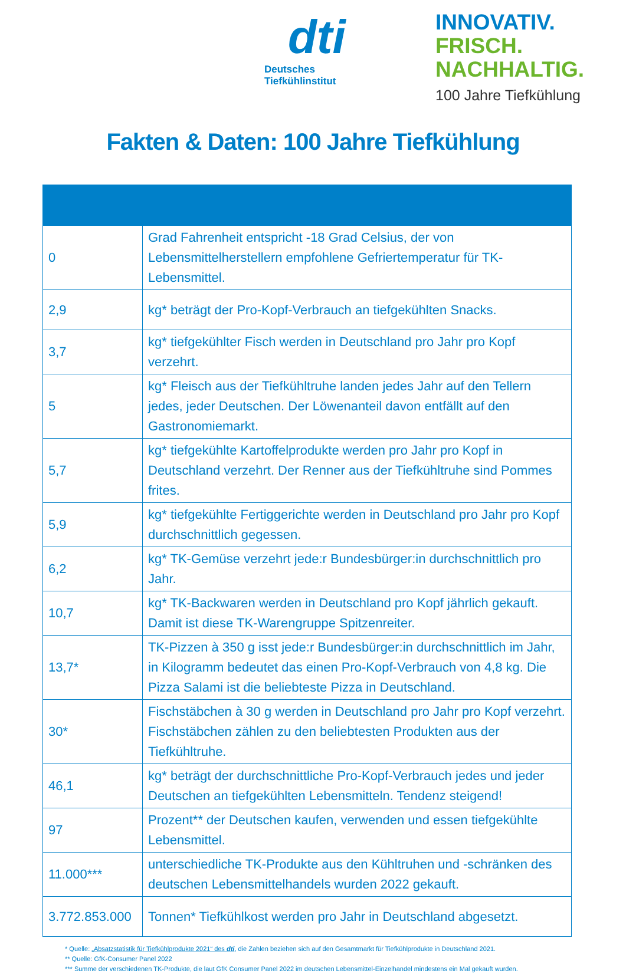dti
Deutsches
Tiefkühlinstitut
INNOVATIV.
FRISCH.
NACHHALTIG.
100 Jahre Tiefkühlung
Fakten & Daten: 100 Jahre Tiefkühlung
| 0 | Grad Fahrenheit entspricht -18 Grad Celsius, der von Lebensmittelherstellern empfohlene Gefriertemperatur für TK-Lebensmittel. |
| 2,9 | kg* beträgt der Pro-Kopf-Verbrauch an tiefgekühlten Snacks. |
| 3,7 | kg* tiefgekühlter Fisch werden in Deutschland pro Jahr pro Kopf verzehrt. |
| 5 | kg* Fleisch aus der Tiefkühltruhe landen jedes Jahr auf den Tellern jedes, jeder Deutschen. Der Löwenanteil davon entfällt auf den Gastronomiemarkt. |
| 5,7 | kg* tiefgekühlte Kartoffelprodukte werden pro Jahr pro Kopf in Deutschland verzehrt. Der Renner aus der Tiefkühltruhe sind Pommes frites. |
| 5,9 | kg* tiefgekühlte Fertiggerichte werden in Deutschland pro Jahr pro Kopf durchschnittlich gegessen. |
| 6,2 | kg* TK-Gemüse verzehrt jede:r Bundesbürger:in durchschnittlich pro Jahr. |
| 10,7 | kg* TK-Backwaren werden in Deutschland pro Kopf jährlich gekauft. Damit ist diese TK-Warengruppe Spitzenreiter. |
| 13,7* | TK-Pizzen à 350 g isst jede:r Bundesbürger:in durchschnittlich im Jahr, in Kilogramm bedeutet das einen Pro-Kopf-Verbrauch von 4,8 kg. Die Pizza Salami ist die beliebteste Pizza in Deutschland. |
| 30* | Fischstäbchen à 30 g werden in Deutschland pro Jahr pro Kopf verzehrt. Fischstäbchen zählen zu den beliebtesten Produkten aus der Tiefkühltruhe. |
| 46,1 | kg* beträgt der durchschnittliche Pro-Kopf-Verbrauch jedes und jeder Deutschen an tiefgekühlten Lebensmitteln. Tendenz steigend! |
| 97 | Prozent** der Deutschen kaufen, verwenden und essen tiefgekühlte Lebensmittel. |
| 11.000*** | unterschiedliche TK-Produkte aus den Kühltruhen und -schränken des deutschen Lebensmittelhandels wurden 2022 gekauft. |
| 3.772.853.000 | Tonnen* Tiefkühlkost werden pro Jahr in Deutschland abgesetzt. |
* Quelle: „Absatzstatistik für Tiefkühlprodukte 2021“ des dti, die Zahlen beziehen sich auf den Gesamtmarkt für Tiefkühlprodukte in Deutschland 2021.
** Quelle: GfK-Consumer Panel 2022
*** Summe der verschiedenen TK-Produkte, die laut GfK Consumer Panel 2022 im deutschen Lebensmittel-Einzelhandel mindestens ein Mal gekauft wurden.